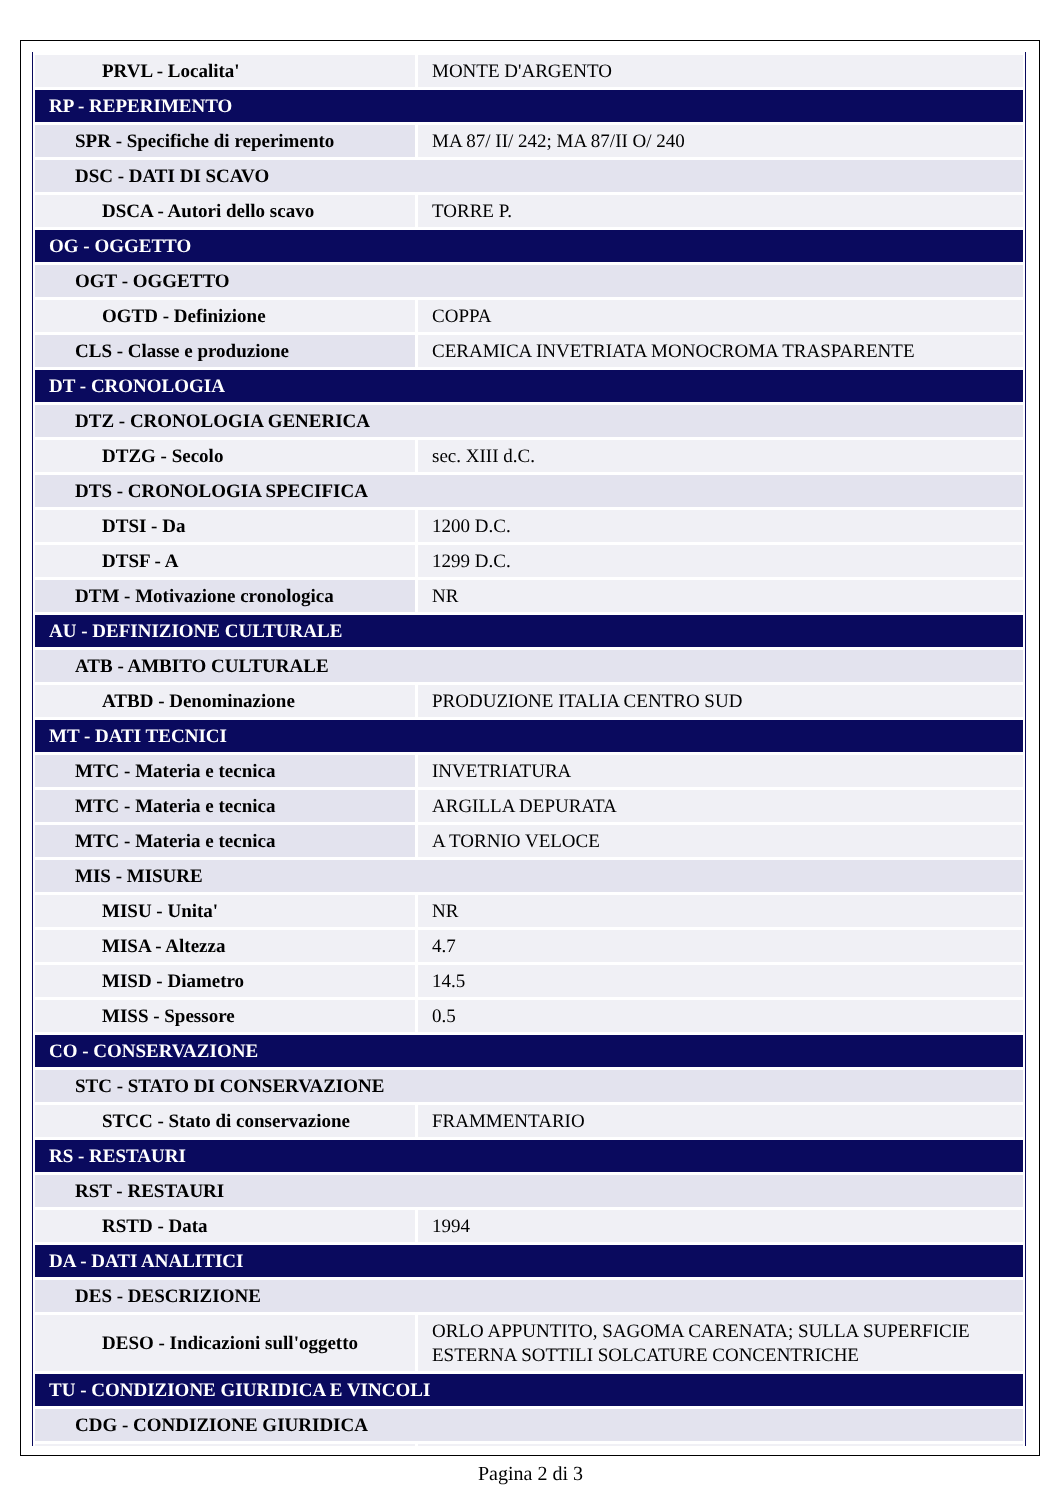| PRVL - Localita' | MONTE D'ARGENTO |
| RP - REPERIMENTO | |
| SPR - Specifiche di reperimento | MA 87/ II/ 242; MA 87/II O/ 240 |
| DSC - DATI DI SCAVO | |
| DSCA - Autori dello scavo | TORRE P. |
| OG - OGGETTO | |
| OGT - OGGETTO | |
| OGTD - Definizione | COPPA |
| CLS - Classe e produzione | CERAMICA INVETRIATA MONOCROMA TRASPARENTE |
| DT - CRONOLOGIA | |
| DTZ - CRONOLOGIA GENERICA | |
| DTZG - Secolo | sec. XIII d.C. |
| DTS - CRONOLOGIA SPECIFICA | |
| DTSI - Da | 1200 D.C. |
| DTSF - A | 1299 D.C. |
| DTM - Motivazione cronologica | NR |
| AU - DEFINIZIONE CULTURALE | |
| ATB - AMBITO CULTURALE | |
| ATBD - Denominazione | PRODUZIONE ITALIA CENTRO SUD |
| MT - DATI TECNICI | |
| MTC - Materia e tecnica | INVETRIATURA |
| MTC - Materia e tecnica | ARGILLA DEPURATA |
| MTC - Materia e tecnica | A TORNIO VELOCE |
| MIS - MISURE | |
| MISU - Unita' | NR |
| MISA - Altezza | 4.7 |
| MISD - Diametro | 14.5 |
| MISS - Spessore | 0.5 |
| CO - CONSERVAZIONE | |
| STC - STATO DI CONSERVAZIONE | |
| STCC - Stato di conservazione | FRAMMENTARIO |
| RS - RESTAURI | |
| RST - RESTAURI | |
| RSTD - Data | 1994 |
| DA - DATI ANALITICI | |
| DES - DESCRIZIONE | |
| DESO - Indicazioni sull'oggetto | ORLO APPUNTITO, SAGOMA CARENATA; SULLA SUPERFICIE ESTERNA SOTTILI SOLCATURE CONCENTRICHE |
| TU - CONDIZIONE GIURIDICA E VINCOLI | |
| CDG - CONDIZIONE GIURIDICA | |
Pagina 2 di 3